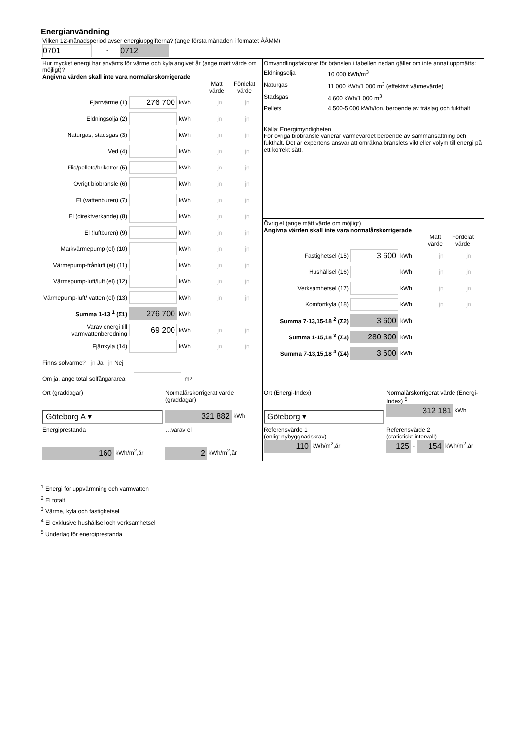Energianvändning
| Vilken 12-månadsperiod avser energiuppgifterna? (ange första månaden i formatet ÅÅMM) 0701 - 0712 | | | |
| Hur mycket energi har använts för värme och kyla angivet år (ange mätt värde om möjligt)? Angivna värden skall inte vara normalårskorrigerade Mätt värde Fördelat värde Fjärrvärme (1) 276 700 kWh jn jn Eldningsolja (2) kWh jn jn Naturgas, stadsgas (3) kWh jn jn Ved (4) kWh jn jn Flis/pellets/briketter (5) kWh jn jn Övrigt biobränsle (6) kWh jn jn El (vattenburen) (7) kWh jn jn El (direktverkande) (8) kWh jn jn El (luftburen) (9) kWh jn jn Markvärmepump (el) (10) kWh jn jn Värmepump-frånluft (el) (11) kWh jn jn Värmepump-luft/luft (el) (12) kWh jn jn Värmepump-luft/ vatten (el) (13) kWh jn jn Summa 1-13 <sup>1</sup> (Σ1) 276 700 kWh Varav energi till varmvattenberedning 69 200 kWh jn jn Fjärrkyla (14) kWh jn jn Finns solvärme? jn Ja jn Nej Om ja, ange total solfångararea m<sup>2</sup> | | Omvandlingsfaktorer för bränslen i tabellen nedan gäller om inte annat uppmätts: / Eldningsolja / 10 000 kWh/m<sup>3</sup> / / Naturgas / 11 000 kWh/1 000 m<sup>3</sup> (effektivt värmevärde) / / Stadsgas / 4 600 kWh/1 000 m<sup>3</sup> / / Pellets / 4 500-5 000 kWh/ton, beroende av träslag och fukthalt / Källa: Energimyndigheten För övriga biobränsle varierar värmevärdet beroende av sammansättning och fukthalt. Det är expertens ansvar att omräkna bränslets vikt eller volym till energi på ett korrekt sätt. | |
| | | Övrig el (ange mätt värde om möjligt) Angivna värden skall inte vara normalårskorrigerade Mätt värde Fördelat värde Fastighetsel (15) 3 600 kWh jn jn Hushållsel (16) kWh jn jn Verksamhetsel (17) kWh jn jn Komfortkyla (18) kWh jn jn Summa 7-13,15-18 <sup>2</sup> (Σ2) 3 600 kWh Summa 1-15,18 <sup>3</sup> (Σ3) 280 300 kWh Summa 7-13,15,18 <sup>4</sup> (Σ4) 3 600 kWh | |
| Ort (graddagar) Göteborg A ▾ | Normalårskorrigerat värde (graddagar) 321 882 kWh | Ort (Energi-Index) Göteborg ▾ | Normalårskorrigerat värde (Energi-Index) <sup>5</sup> 312 181 kWh |
| Energiprestanda 160 kWh/m<sup>2</sup>,år | …varav el 2 kWh/m<sup>2</sup>,år | Referensvärde 1 (enligt nybyggnadskrav) 110 kWh/m<sup>2</sup>,år | Referensvärde 2 (statistiskt intervall) 125 - 154 kWh/m<sup>2</sup>,år |
<sup>1</sup> Energi för uppvärmning och varmvatten
<sup>2</sup> El totalt
<sup>3</sup> Värme, kyla och fastighetsel
<sup>4</sup> El exklusive hushållsel och verksamhetsel
<sup>5</sup> Underlag för energiprestanda